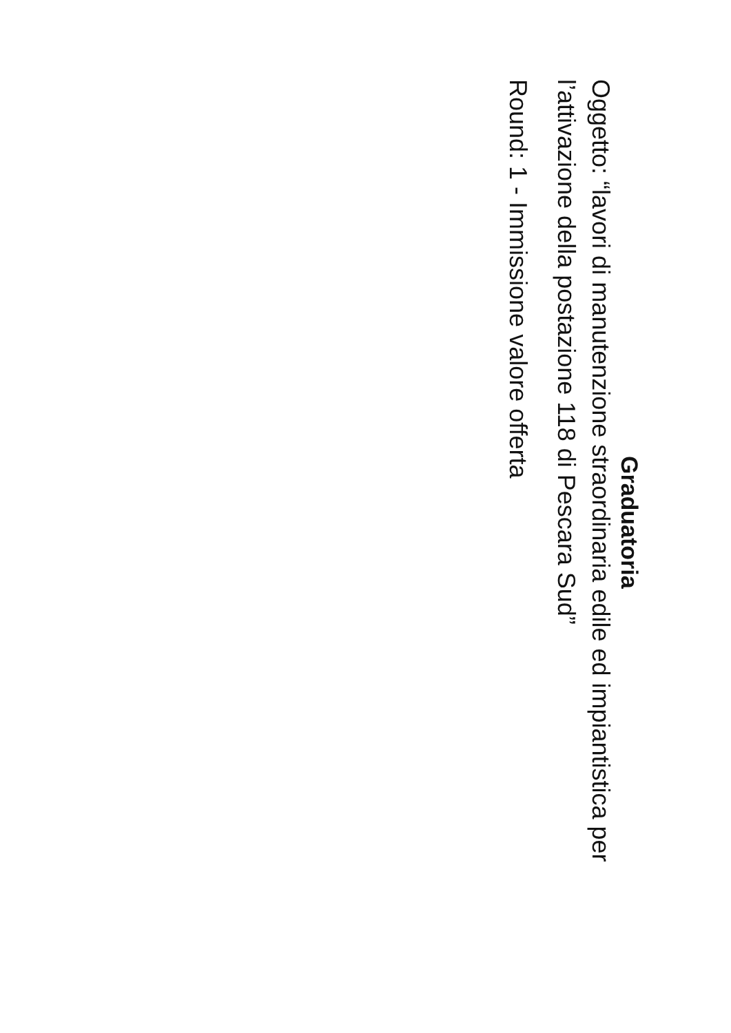Graduatoria
Oggetto: “lavori di manutenzione straordinaria edile ed impiantistica per l’attivazione della postazione 118 di Pescara Sud”
Round: 1 - Immissione valore offerta